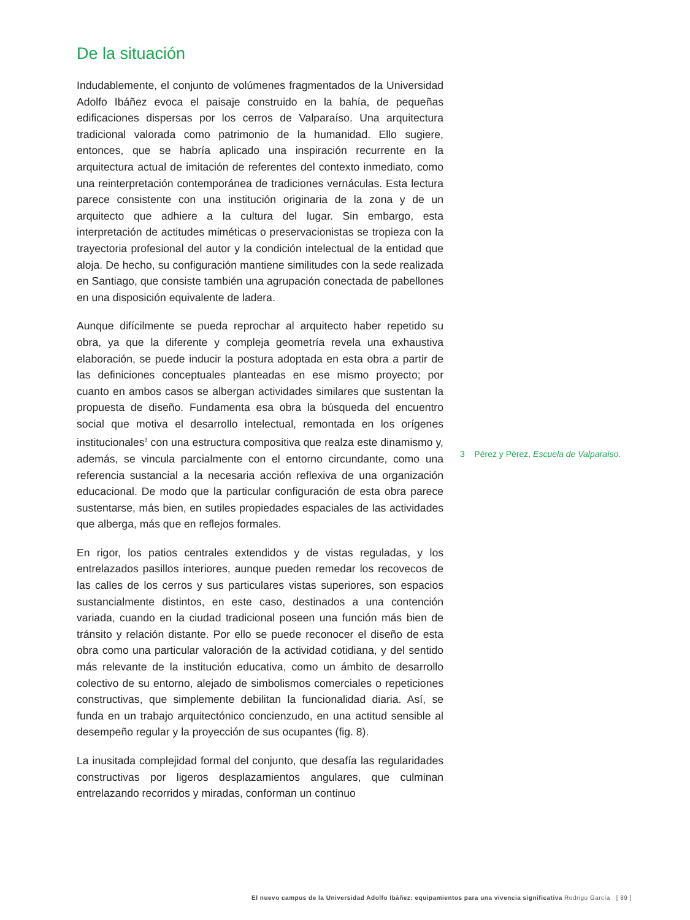De la situación
Indudablemente, el conjunto de volúmenes fragmentados de la Universidad Adolfo Ibáñez evoca el paisaje construido en la bahía, de pequeñas edificaciones dispersas por los cerros de Valparaíso. Una arquitectura tradicional valorada como patrimonio de la humanidad. Ello sugiere, entonces, que se habría aplicado una inspiración recurrente en la arquitectura actual de imitación de referentes del contexto inmediato, como una reinterpretación contemporánea de tradiciones vernáculas. Esta lectura parece consistente con una institución originaria de la zona y de un arquitecto que adhiere a la cultura del lugar. Sin embargo, esta interpretación de actitudes miméticas o preservacionistas se tropieza con la trayectoria profesional del autor y la condición intelectual de la entidad que aloja. De hecho, su configuración mantiene similitudes con la sede realizada en Santiago, que consiste también una agrupación conectada de pabellones en una disposición equivalente de ladera.
Aunque difícilmente se pueda reprochar al arquitecto haber repetido su obra, ya que la diferente y compleja geometría revela una exhaustiva elaboración, se puede inducir la postura adoptada en esta obra a partir de las definiciones conceptuales planteadas en ese mismo proyecto; por cuanto en ambos casos se albergan actividades similares que sustentan la propuesta de diseño. Fundamenta esa obra la búsqueda del encuentro social que motiva el desarrollo intelectual, remontada en los orígenes institucionales<sup>3</sup> con una estructura compositiva que realza este dinamismo y, además, se vincula parcialmente con el entorno circundante, como una referencia sustancial a la necesaria acción reflexiva de una organización educacional. De modo que la particular configuración de esta obra parece sustentarse, más bien, en sutiles propiedades espaciales de las actividades que alberga, más que en reflejos formales.
En rigor, los patios centrales extendidos y de vistas reguladas, y los entrelazados pasillos interiores, aunque pueden remedar los recovecos de las calles de los cerros y sus particulares vistas superiores, son espacios sustancialmente distintos, en este caso, destinados a una contención variada, cuando en la ciudad tradicional poseen una función más bien de tránsito y relación distante. Por ello se puede reconocer el diseño de esta obra como una particular valoración de la actividad cotidiana, y del sentido más relevante de la institución educativa, como un ámbito de desarrollo colectivo de su entorno, alejado de simbolismos comerciales o repeticiones constructivas, que simplemente debilitan la funcionalidad diaria. Así, se funda en un trabajo arquitectónico concienzudo, en una actitud sensible al desempeño regular y la proyección de sus ocupantes (fig. 8).
La inusitada complejidad formal del conjunto, que desafía las regularidades constructivas por ligeros desplazamientos angulares, que culminan entrelazando recorridos y miradas, conforman un continuo
3 Pérez y Pérez, Escuela de Valparaíso.
El nuevo campus de la Universidad Adolfo Ibáñez: equipamientos para una vivencia significativa Rodrigo García [ 89 ]